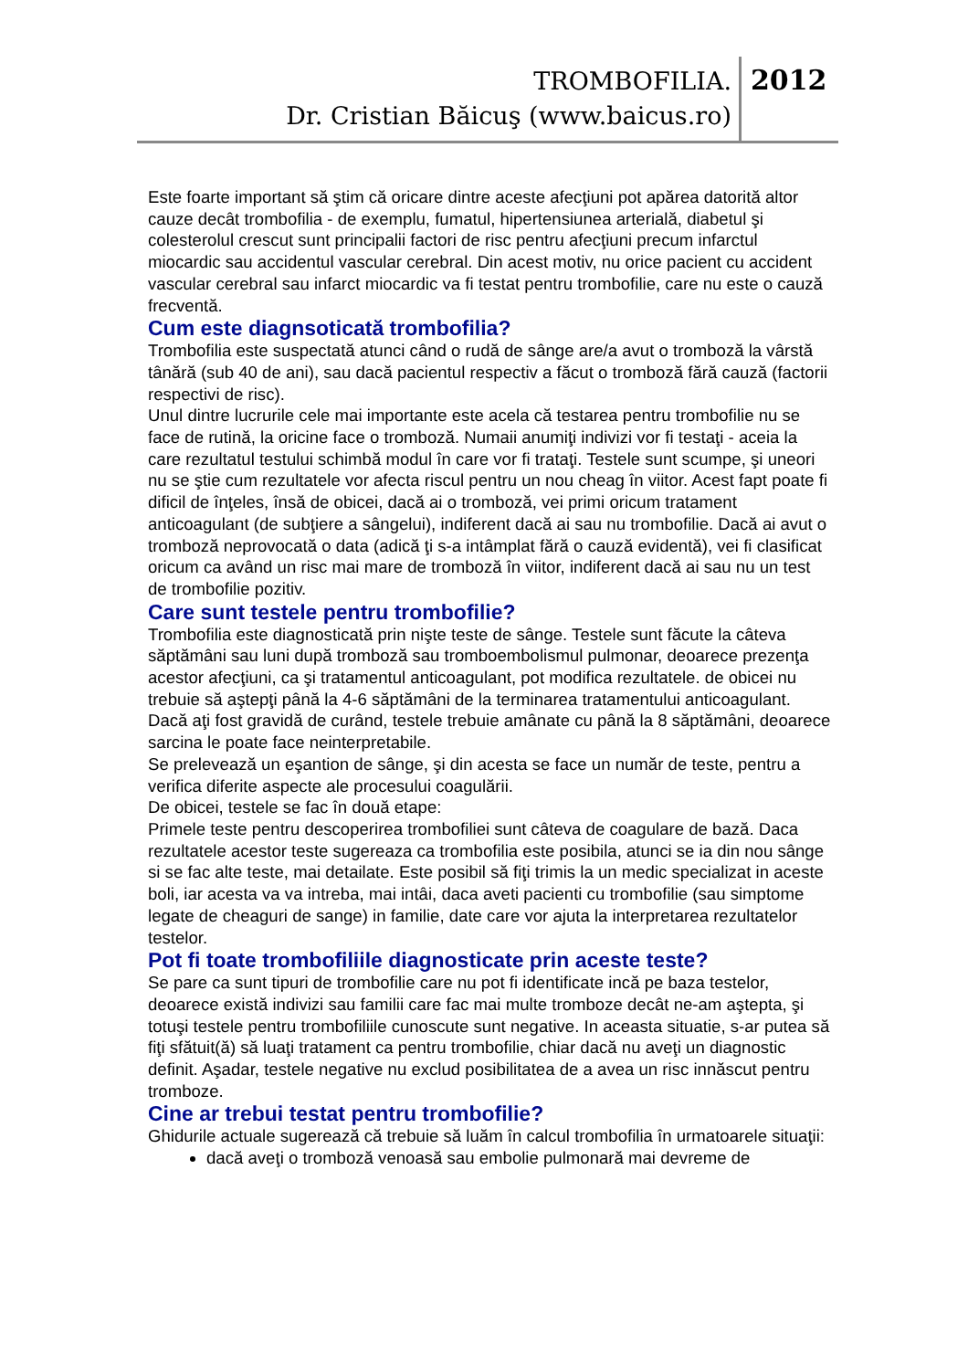TROMBOFILIA.
Dr. Cristian Băicuş (www.baicus.ro)
2012
Este foarte important să ştim că oricare dintre aceste afecţiuni pot apărea datorită altor cauze decât trombofilia - de exemplu, fumatul, hipertensiunea arterială, diabetul şi colesterolul crescut sunt principalii factori de risc pentru afecţiuni precum infarctul miocardic sau accidentul vascular cerebral. Din acest motiv, nu orice pacient cu accident vascular cerebral sau infarct miocardic va fi testat pentru trombofilie, care nu este o cauză frecventă.
Cum este diagnsoticată trombofilia?
Trombofilia este suspectată atunci când o rudă de sânge are/a avut o tromboză la vârstă tânără (sub 40 de ani), sau dacă pacientul respectiv a făcut o tromboză fără cauză (factorii respectivi de risc).
Unul dintre lucrurile cele mai importante este acela că testarea pentru trombofilie nu se face de rutină, la oricine face o tromboză. Numaii anumiţi indivizi vor fi testaţi - aceia la care rezultatul testului schimbă modul în care vor fi trataţi. Testele sunt scumpe, şi uneori nu se ştie cum rezultatele vor afecta riscul pentru un nou cheag în viitor. Acest fapt poate fi dificil de înţeles, însă de obicei, dacă ai o tromboză, vei primi oricum tratament anticoagulant (de subţiere a sângelui), indiferent dacă ai sau nu trombofilie. Dacă ai avut o tromboză neprovocată o data (adică ţi s-a intâmplat fără o cauză evidentă), vei fi clasificat oricum ca având un risc mai mare de tromboză în viitor, indiferent dacă ai sau nu un test de trombofilie pozitiv.
Care sunt testele pentru trombofilie?
Trombofilia este diagnosticată prin nişte teste de sânge. Testele sunt făcute la câteva săptămâni sau luni după tromboză sau tromboembolismul pulmonar, deoarece prezenţa acestor afecţiuni, ca şi tratamentul anticoagulant, pot modifica rezultatele. de obicei nu trebuie să aştepţi până la 4-6 săptămâni de la terminarea tratamentului anticoagulant. Dacă aţi fost gravidă de curând, testele trebuie amânate cu până la 8 săptămâni, deoarece sarcina le poate face neinterpretabile.
Se prelevează un eşantion de sânge, şi din acesta se face un număr de teste, pentru a verifica diferite aspecte ale procesului coagulării.
De obicei, testele se fac în două etape:
Primele teste pentru descoperirea trombofiliei sunt câteva de coagulare de bază. Daca rezultatele acestor teste sugereaza ca trombofilia este posibila, atunci se ia din nou sânge si se fac alte teste, mai detailate. Este posibil să fiţi trimis la un medic specializat in aceste boli, iar acesta va va intreba, mai intâi, daca aveti pacienti cu trombofilie (sau simptome legate de cheaguri de sange) in familie, date care vor ajuta la interpretarea rezultatelor testelor.
Pot fi toate trombofiliile diagnosticate prin aceste teste?
Se pare ca sunt tipuri de trombofilie care nu pot fi identificate incă pe baza testelor, deoarece există indivizi sau familii care fac mai multe tromboze decât ne-am aştepta, şi totuşi testele pentru trombofiliile cunoscute sunt negative. In aceasta situatie, s-ar putea să fiţi sfătuit(ă) să luaţi tratament ca pentru trombofilie, chiar dacă nu aveţi un diagnostic definit. Aşadar, testele negative nu exclud posibilitatea de a avea un risc innăscut pentru tromboze.
Cine ar trebui testat pentru trombofilie?
Ghidurile actuale sugerează că trebuie să luăm în calcul trombofilia în urmatoarele situaţii:
dacă aveţi o tromboză venoasă sau embolie pulmonară mai devreme de